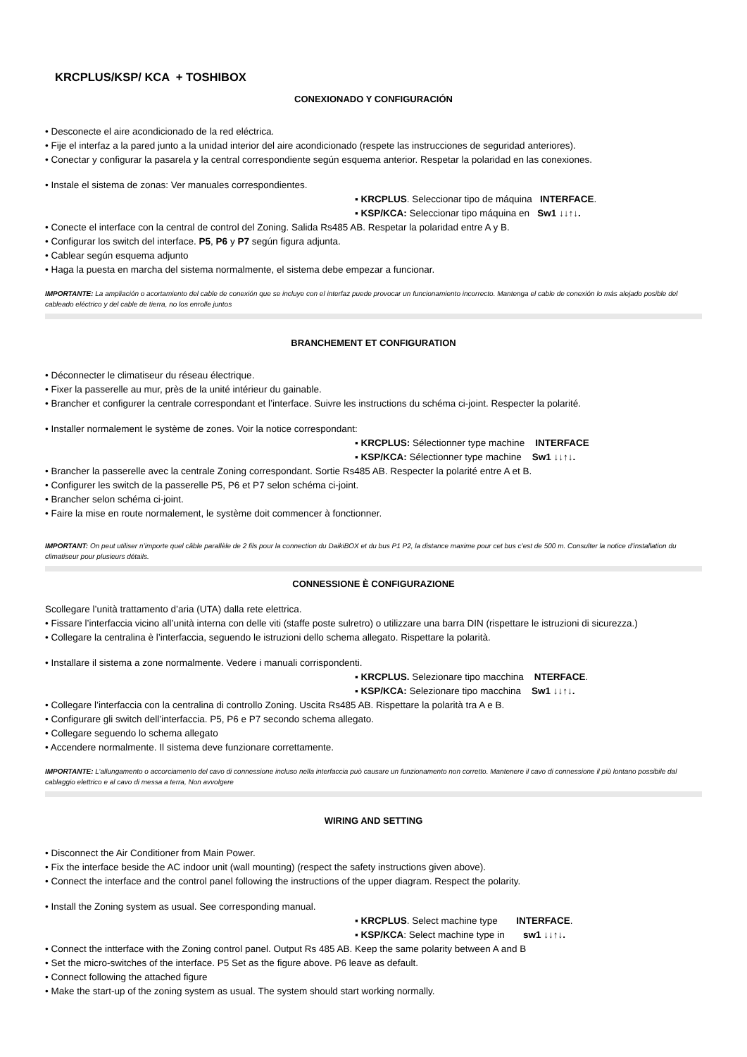KRCPLUS/KSP/ KCA + TOSHIBOX
CONEXIONADO Y CONFIGURACIÓN
• Desconecte el aire acondicionado de la red eléctrica.
• Fije el interfaz a la pared junto a la unidad interior del aire acondicionado (respete las instrucciones de seguridad anteriores).
• Conectar y configurar la pasarela y la central correspondiente según esquema anterior. Respetar la polaridad en las conexiones.
• Instale el sistema de zonas: Ver manuales correspondientes.
▪ KRCPLUS. Seleccionar tipo de máquina INTERFACE.
▪ KSP/KCA: Seleccionar tipo máquina en Sw1 ↓↓↑↓.
• Conecte el interface con la central de control del Zoning. Salida Rs485 AB. Respetar la polaridad entre A y B.
• Configurar los switch del interface. P5, P6 y P7 según figura adjunta.
• Cablear según esquema adjunto
• Haga la puesta en marcha del sistema normalmente, el sistema debe empezar a funcionar.
IMPORTANTE: La ampliación o acortamiento del cable de conexión que se incluye con el interfaz puede provocar un funcionamiento incorrecto. Mantenga el cable de conexión lo más alejado posible del cableado eléctrico y del cable de tierra, no los enrolle juntos
BRANCHEMENT ET CONFIGURATION
• Déconnecter le climatiseur du réseau électrique.
• Fixer la passerelle au mur, près de la unité intérieur du gainable.
• Brancher et configurer la centrale correspondant et l’interface. Suivre les instructions du schéma ci-joint. Respecter la polarité.
• Installer normalement le système de zones. Voir la notice correspondant:
▪ KRCPLUS: Sélectionner type machine INTERFACE
▪ KSP/KCA: Sélectionner type machine Sw1 ↓↓↑↓.
• Brancher la passerelle avec la centrale Zoning correspondant. Sortie Rs485 AB. Respecter la polarité entre A et B.
• Configurer les switch de la passerelle P5, P6 et P7 selon schéma ci-joint.
• Brancher selon schéma ci-joint.
• Faire la mise en route normalement, le système doit commencer à fonctionner.
IMPORTANT: On peut utiliser n’importe quel câble parallèle de 2 fils pour la connection du DaikiBOX et du bus P1 P2, la distance maxime pour cet bus c’est de 500 m. Consulter la notice d’installation du climatiseur pour plusieurs détails.
CONNESSIONE È CONFIGURAZIONE
Scollegare l’unità trattamento d’aria (UTA) dalla rete elettrica.
• Fissare l’interfaccia vicino all’unità interna con delle viti (staffe poste sulretro) o utilizzare una barra DIN (rispettare le istruzioni di sicurezza.)
• Collegare la centralina è l’interfaccia, seguendo le istruzioni dello schema allegato. Rispettare la polarità.
• Installare il sistema a zone normalmente. Vedere i manuali corrispondenti.
▪ KRCPLUS. Selezionare tipo macchina NTERFACE.
▪ KSP/KCA: Selezionare tipo macchina Sw1 ↓↓↑↓.
• Collegare l’interfaccia con la centralina di controllo Zoning. Uscita Rs485 AB. Rispettare la polarità tra A e B.
• Configurare gli switch dell’interfaccia. P5, P6 e P7 secondo schema allegato.
• Collegare seguendo lo schema allegato
• Accendere normalmente. Il sistema deve funzionare correttamente.
IMPORTANTE: L’allungamento o accorciamento del cavo di connessione incluso nella interfaccia può causare un funzionamento non corretto. Mantenere il cavo di connessione il più lontano possibile dal cablaggio elettrico e al cavo di messa a terra, Non avvolgere
WIRING AND SETTING
• Disconnect the Air Conditioner from Main Power.
• Fix the interface beside the AC indoor unit (wall mounting) (respect the safety instructions given above).
• Connect the interface and the control panel following the instructions of the upper diagram. Respect the polarity.
• Install the Zoning system as usual. See corresponding manual.
▪ KRCPLUS. Select machine type INTERFACE.
▪ KSP/KCA: Select machine type in sw1 ↓↓↑↓.
• Connect the intterface with the Zoning control panel. Output Rs 485 AB. Keep the same polarity between A and B
• Set the micro-switches of the interface. P5 Set as the figure above. P6 leave as default.
• Connect following the attached figure
• Make the start-up of the zoning system as usual. The system should start working normally.